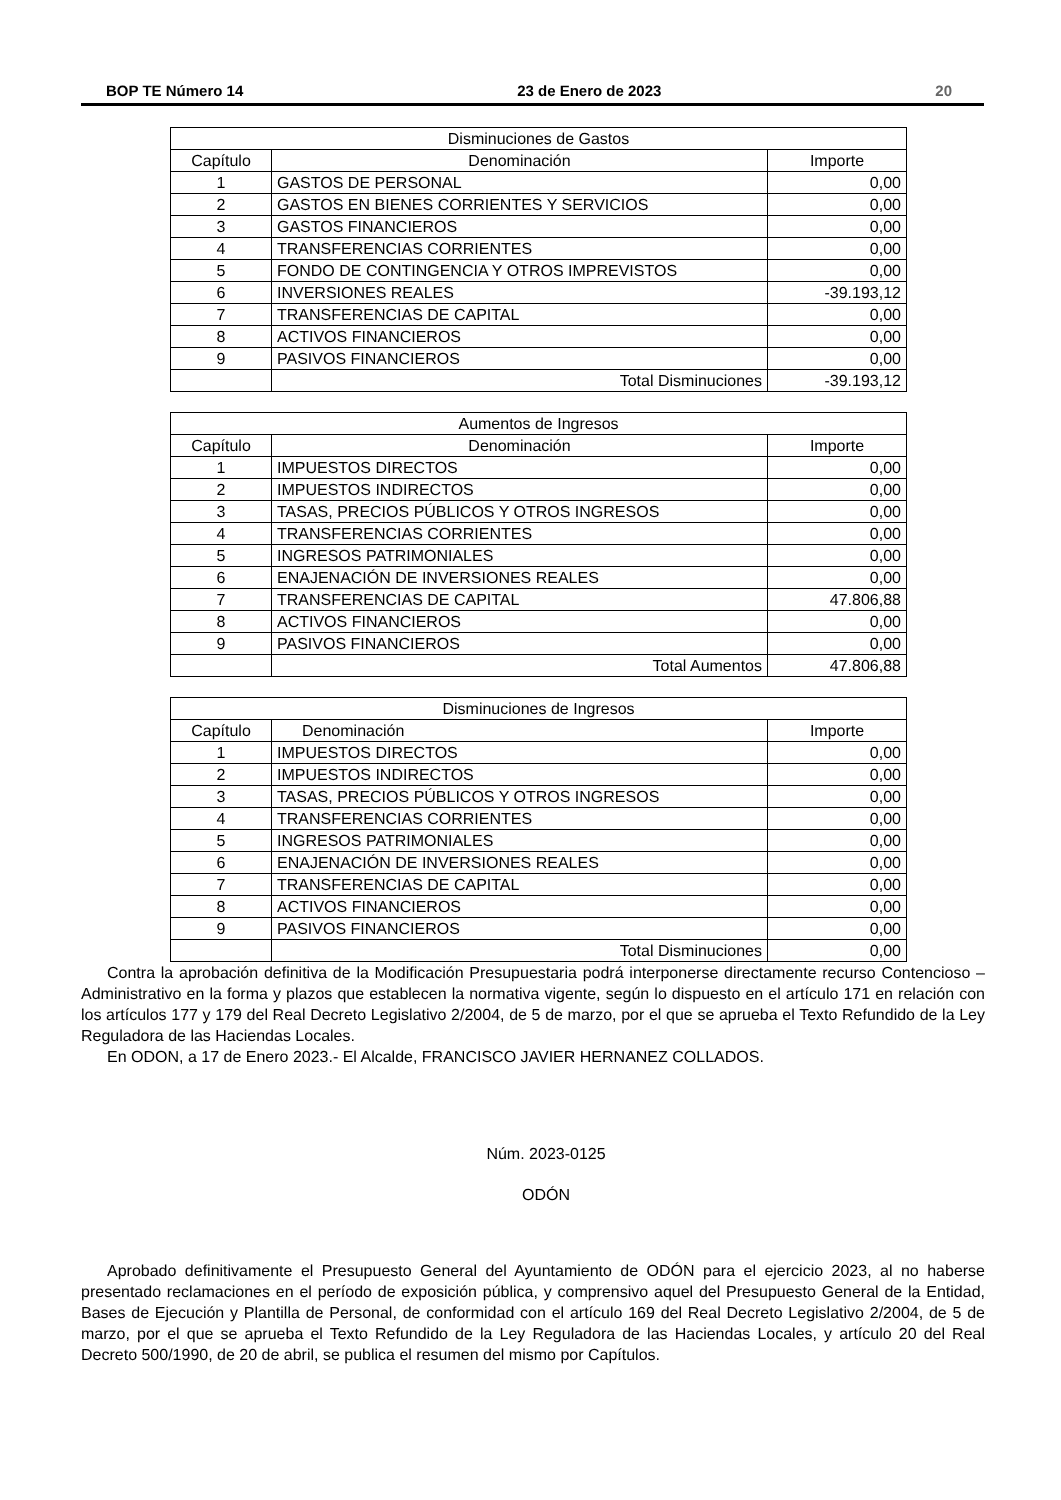BOP TE Número 14 23 de Enero de 2023 20
| Disminuciones de Gastos | | |
| --- | --- | --- |
| Capítulo | Denominación | Importe |
| 1 | GASTOS DE PERSONAL | 0,00 |
| 2 | GASTOS EN BIENES CORRIENTES Y SERVICIOS | 0,00 |
| 3 | GASTOS FINANCIEROS | 0,00 |
| 4 | TRANSFERENCIAS CORRIENTES | 0,00 |
| 5 | FONDO DE CONTINGENCIA Y OTROS IMPREVISTOS | 0,00 |
| 6 | INVERSIONES REALES | -39.193,12 |
| 7 | TRANSFERENCIAS DE CAPITAL | 0,00 |
| 8 | ACTIVOS FINANCIEROS | 0,00 |
| 9 | PASIVOS FINANCIEROS | 0,00 |
| | Total Disminuciones | -39.193,12 |
| Aumentos de Ingresos | | |
| --- | --- | --- |
| Capítulo | Denominación | Importe |
| 1 | IMPUESTOS DIRECTOS | 0,00 |
| 2 | IMPUESTOS INDIRECTOS | 0,00 |
| 3 | TASAS, PRECIOS PÚBLICOS Y OTROS INGRESOS | 0,00 |
| 4 | TRANSFERENCIAS CORRIENTES | 0,00 |
| 5 | INGRESOS PATRIMONIALES | 0,00 |
| 6 | ENAJENACIÓN DE INVERSIONES REALES | 0,00 |
| 7 | TRANSFERENCIAS DE CAPITAL | 47.806,88 |
| 8 | ACTIVOS FINANCIEROS | 0,00 |
| 9 | PASIVOS FINANCIEROS | 0,00 |
| | Total Aumentos | 47.806,88 |
| Disminuciones de Ingresos | | |
| --- | --- | --- |
| Capítulo | Denominación | Importe |
| 1 | IMPUESTOS DIRECTOS | 0,00 |
| 2 | IMPUESTOS INDIRECTOS | 0,00 |
| 3 | TASAS, PRECIOS PÚBLICOS Y OTROS INGRESOS | 0,00 |
| 4 | TRANSFERENCIAS CORRIENTES | 0,00 |
| 5 | INGRESOS PATRIMONIALES | 0,00 |
| 6 | ENAJENACIÓN DE INVERSIONES REALES | 0,00 |
| 7 | TRANSFERENCIAS DE CAPITAL | 0,00 |
| 8 | ACTIVOS FINANCIEROS | 0,00 |
| 9 | PASIVOS FINANCIEROS | 0,00 |
| | Total Disminuciones | 0,00 |
Contra la aprobación definitiva de la Modificación Presupuestaria podrá interponerse directamente recurso Contencioso – Administrativo en la forma y plazos que establecen la normativa vigente, según lo dispuesto en el artículo 171 en relación con los artículos 177 y 179 del Real Decreto Legislativo 2/2004, de 5 de marzo, por el que se aprueba el Texto Refundido de la Ley Reguladora de las Haciendas Locales.
En ODON, a 17 de Enero 2023.- El Alcalde, FRANCISCO JAVIER HERNANEZ COLLADOS.
Núm. 2023-0125
ODÓN
Aprobado definitivamente el Presupuesto General del Ayuntamiento de ODÓN para el ejercicio 2023, al no haberse presentado reclamaciones en el período de exposición pública, y comprensivo aquel del Presupuesto General de la Entidad, Bases de Ejecución y Plantilla de Personal, de conformidad con el artículo 169 del Real Decreto Legislativo 2/2004, de 5 de marzo, por el que se aprueba el Texto Refundido de la Ley Reguladora de las Haciendas Locales, y artículo 20 del Real Decreto 500/1990, de 20 de abril, se publica el resumen del mismo por Capítulos.